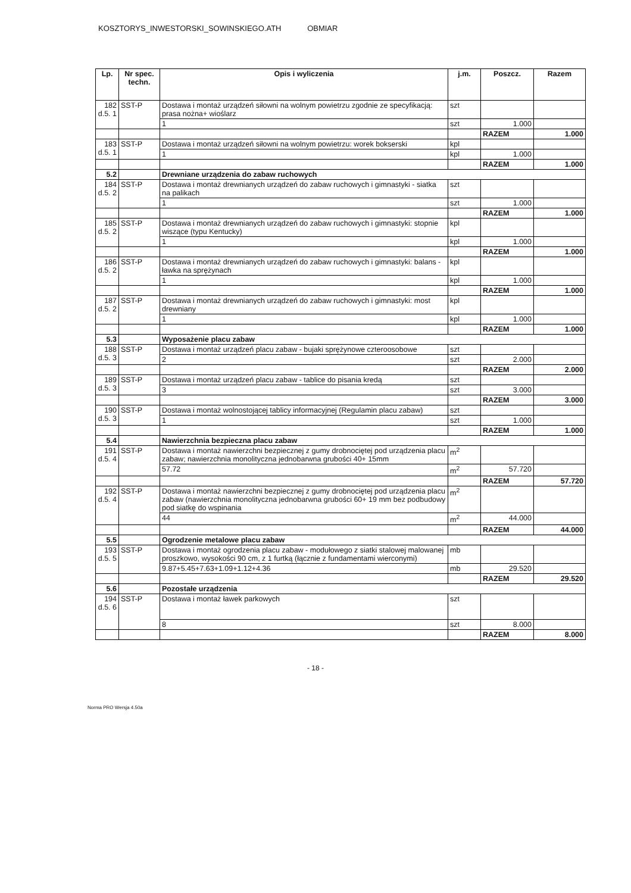KOSZTORYS_INWESTORSKI_SOWINSKIEGO.ATH OBMIAR
| Lp. | Nr spec. techn. | Opis i wyliczenia | j.m. | Poszcz. | Razem |
| --- | --- | --- | --- | --- | --- |
| 182 d.5. 1 | SST-P | Dostawa i montaż urządzeń siłowni na wolnym powietrzu zgodnie ze specyfikacją: prasa nożna+ wioślarz | szt | | |
| | | 1 | szt | 1.000 | |
| | | | | RAZEM | 1.000 |
| 183 d.5. 1 | SST-P | Dostawa i montaż urządzeń siłowni na wolnym powietrzu: worek bokserski | kpl | | |
| | | 1 | kpl | 1.000 | |
| | | | | RAZEM | 1.000 |
| 5.2 | | Drewniane urządzenia do zabaw ruchowych | | | |
| 184 d.5. 2 | SST-P | Dostawa i montaż drewnianych urządzeń do zabaw ruchowych i gimnastyki - siatka na palikach | szt | | |
| | | 1 | szt | 1.000 | |
| | | | | RAZEM | 1.000 |
| 185 d.5. 2 | SST-P | Dostawa i montaż drewnianych urządzeń do zabaw ruchowych i gimnastyki: stopnie wiszące (typu Kentucky) | kpl | | |
| | | 1 | kpl | 1.000 | |
| | | | | RAZEM | 1.000 |
| 186 d.5. 2 | SST-P | Dostawa i montaż drewnianych urządzeń do zabaw ruchowych i gimnastyki: balans - ławka na sprężynach | kpl | | |
| | | 1 | kpl | 1.000 | |
| | | | | RAZEM | 1.000 |
| 187 d.5. 2 | SST-P | Dostawa i montaż drewnianych urządzeń do zabaw ruchowych i gimnastyki: most drewniany | kpl | | |
| | | 1 | kpl | 1.000 | |
| | | | | RAZEM | 1.000 |
| 5.3 | | Wyposażenie placu zabaw | | | |
| 188 d.5. 3 | SST-P | Dostawa i montaż urządzeń placu zabaw - bujaki sprężynowe czteroosobowe | szt | | |
| | | 2 | szt | 2.000 | |
| | | | | RAZEM | 2.000 |
| 189 d.5. 3 | SST-P | Dostawa i montaż urządzeń placu zabaw - tablice do pisania kredą | szt | | |
| | | 3 | szt | 3.000 | |
| | | | | RAZEM | 3.000 |
| 190 d.5. 3 | SST-P | Dostawa i montaż wolnostojącej tablicy informacyjnej (Regulamin placu zabaw) | szt | | |
| | | 1 | szt | 1.000 | |
| | | | | RAZEM | 1.000 |
| 5.4 | | Nawierzchnia bezpieczna placu zabaw | | | |
| 191 d.5. 4 | SST-P | Dostawa i montaż nawierzchni bezpiecznej z gumy drobnociętej pod urządzenia placu zabaw; nawierzchnia monolityczna jednobarwna grubości 40+ 15mm | m<sup>2</sup> | | |
| | | 57.72 | m<sup>2</sup> | 57.720 | |
| | | | | RAZEM | 57.720 |
| 192 d.5. 4 | SST-P | Dostawa i montaż nawierzchni bezpiecznej z gumy drobnociętej pod urządzenia placu zabaw (nawierzchnia monolityczna jednobarwna grubości 60+ 19 mm bez podbudowy pod siatkę do wspinania | m<sup>2</sup> | | |
| | | 44 | m<sup>2</sup> | 44.000 | |
| | | | | RAZEM | 44.000 |
| 5.5 | | Ogrodzenie metalowe placu zabaw | | | |
| 193 d.5. 5 | SST-P | Dostawa i montaż ogrodzenia placu zabaw - modułowego z siatki stalowej malowanej proszkowo, wysokości 90 cm, z 1 furtką (łącznie z fundamentami wierconymi) | mb | | |
| | | 9.87+5.45+7.63+1.09+1.12+4.36 | mb | 29.520 | |
| | | | | RAZEM | 29.520 |
| 5.6 | | Pozostałe urządzenia | | | |
| 194 d.5. 6 | SST-P | Dostawa i montaż ławek parkowych | szt | | |
| | | 8 | szt | 8.000 | |
| | | | | RAZEM | 8.000 |
- 18 -
Norma PRO Wersja 4.50a